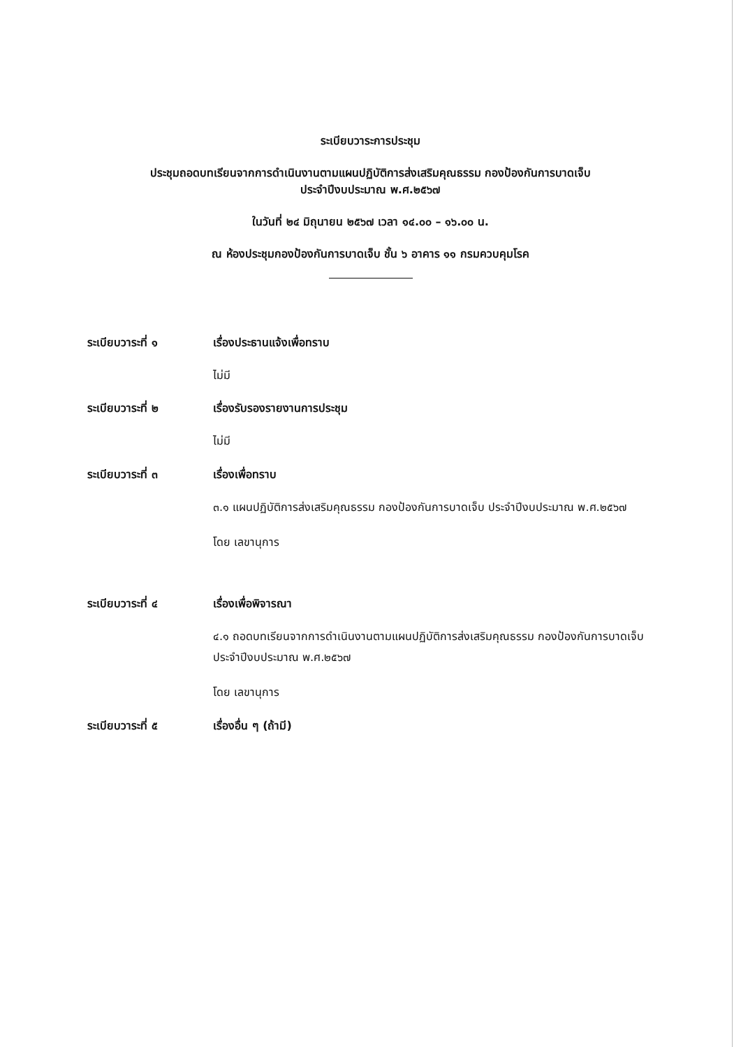ระเบียบวาระการประชุม
ประชุมถอดบทเรียนจากการดำเนินงานตามแผนปฏิบัติการส่งเสริมคุณธรรม กองป้องกันการบาดเจ็บ
ประจำปีงบประมาณ พ.ศ.๒๕๖๗
ในวันที่ ๒๔ มิถุนายน ๒๕๖๗ เวลา ๑๔.๐๐ – ๑๖.๐๐ น.
ณ ห้องประชุมกองป้องกันการบาดเจ็บ ชั้น ๖ อาคาร ๑๑ กรมควบคุมโรค
ระเบียบวาระที่ ๑ เรื่องประธานแจ้งเพื่อทราบ
ไม่มี
ระเบียบวาระที่ ๒ เรื่องรับรองรายงานการประชุม
ไม่มี
ระเบียบวาระที่ ๓ เรื่องเพื่อทราบ
๓.๑ แผนปฏิบัติการส่งเสริมคุณธรรม กองป้องกันการบาดเจ็บ ประจำปีงบประมาณ พ.ศ.๒๕๖๗
โดย เลขานุการ
ระเบียบวาระที่ ๔ เรื่องเพื่อพิจารณา
๔.๑ ถอดบทเรียนจากการดำเนินงานตามแผนปฏิบัติการส่งเสริมคุณธรรม กองป้องกันการบาดเจ็บ ประจำปีงบประมาณ พ.ศ.๒๕๖๗
โดย เลขานุการ
ระเบียบวาระที่ ๕ เรื่องอื่น ๆ (ถ้ามี)